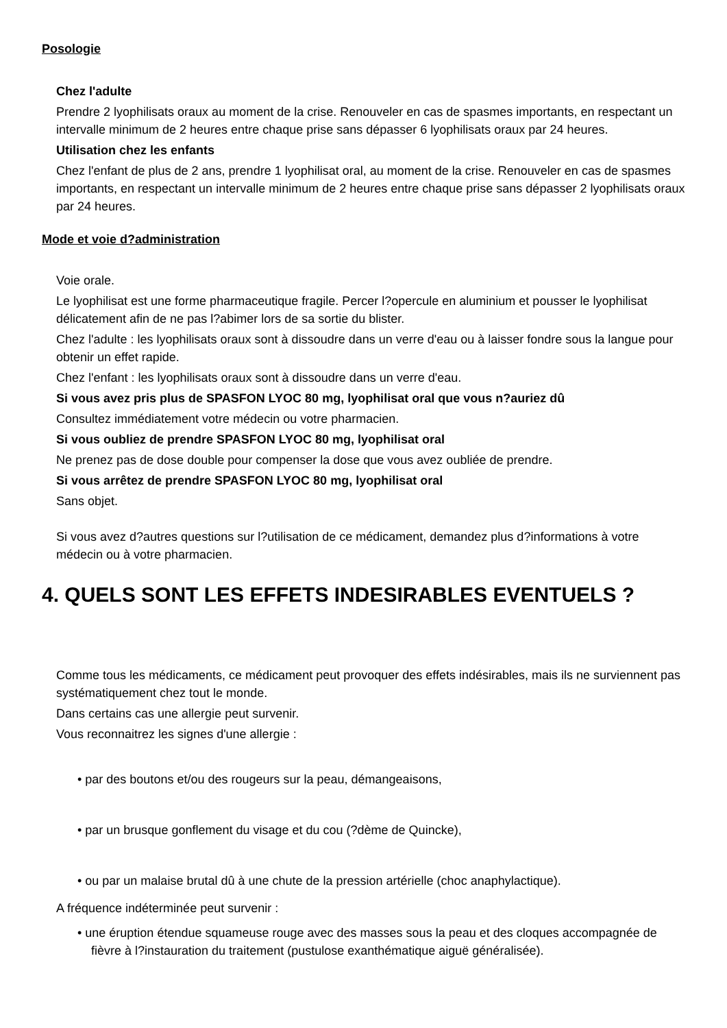Posologie
Chez l'adulte
Prendre 2 lyophilisats oraux au moment de la crise. Renouveler en cas de spasmes importants, en respectant un intervalle minimum de 2 heures entre chaque prise sans dépasser 6 lyophilisats oraux par 24 heures.
Utilisation chez les enfants
Chez l'enfant de plus de 2 ans, prendre 1 lyophilisat oral, au moment de la crise. Renouveler en cas de spasmes importants, en respectant un intervalle minimum de 2 heures entre chaque prise sans dépasser 2 lyophilisats oraux par 24 heures.
Mode et voie d?administration
Voie orale.
Le lyophilisat est une forme pharmaceutique fragile. Percer l?opercule en aluminium et pousser le lyophilisat délicatement afin de ne pas l?abimer lors de sa sortie du blister.
Chez l'adulte : les lyophilisats oraux sont à dissoudre dans un verre d'eau ou à laisser fondre sous la langue pour obtenir un effet rapide.
Chez l'enfant : les lyophilisats oraux sont à dissoudre dans un verre d'eau.
Si vous avez pris plus de SPASFON LYOC 80 mg, lyophilisat oral que vous n?auriez dû
Consultez immédiatement votre médecin ou votre pharmacien.
Si vous oubliez de prendre SPASFON LYOC 80 mg, lyophilisat oral
Ne prenez pas de dose double pour compenser la dose que vous avez oubliée de prendre.
Si vous arrêtez de prendre SPASFON LYOC 80 mg, lyophilisat oral
Sans objet.
Si vous avez d?autres questions sur l?utilisation de ce médicament, demandez plus d?informations à votre médecin ou à votre pharmacien.
4. QUELS SONT LES EFFETS INDESIRABLES EVENTUELS ?
Comme tous les médicaments, ce médicament peut provoquer des effets indésirables, mais ils ne surviennent pas systématiquement chez tout le monde.
Dans certains cas une allergie peut survenir.
Vous reconnaitrez les signes d'une allergie :
• par des boutons et/ou des rougeurs sur la peau, démangeaisons,
• par un brusque gonflement du visage et du cou (?dème de Quincke),
• ou par un malaise brutal dû à une chute de la pression artérielle (choc anaphylactique).
A fréquence indéterminée peut survenir :
• une éruption étendue squameuse rouge avec des masses sous la peau et des cloques accompagnée de fièvre à l?instauration du traitement (pustulose exanthématique aiguë généralisée).